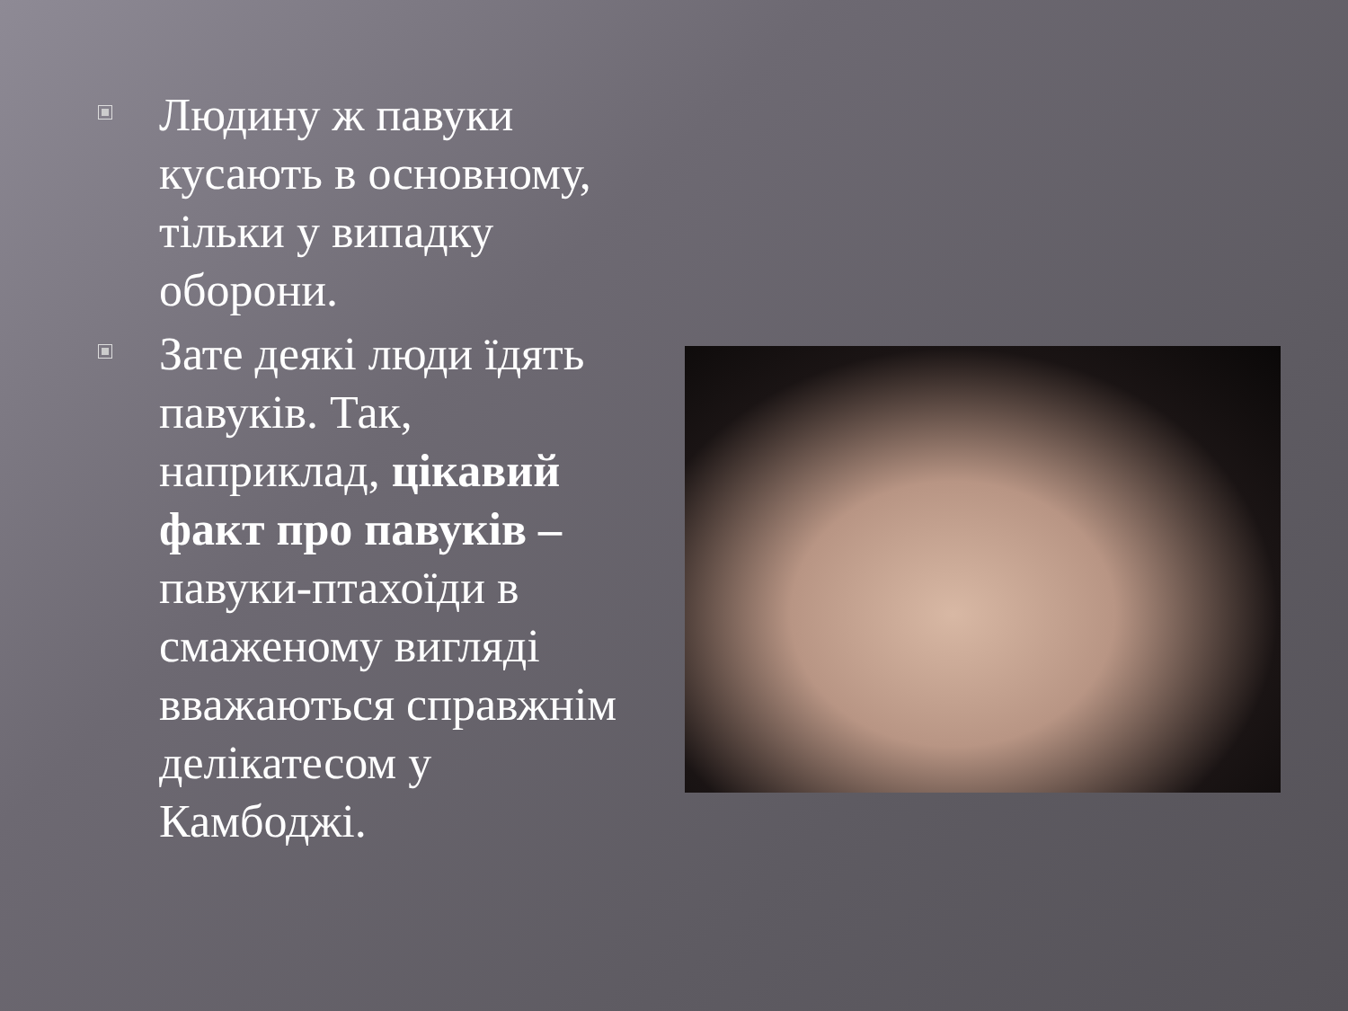Людину ж павуки кусають в основному, тільки у випадку оборони.
Зате деякі люди їдять павуків. Так, наприклад, цікавий факт про павуків – павуки-птахоїди в смаженому вигляді вважаються справжнім делікатесом у Камбоджі.